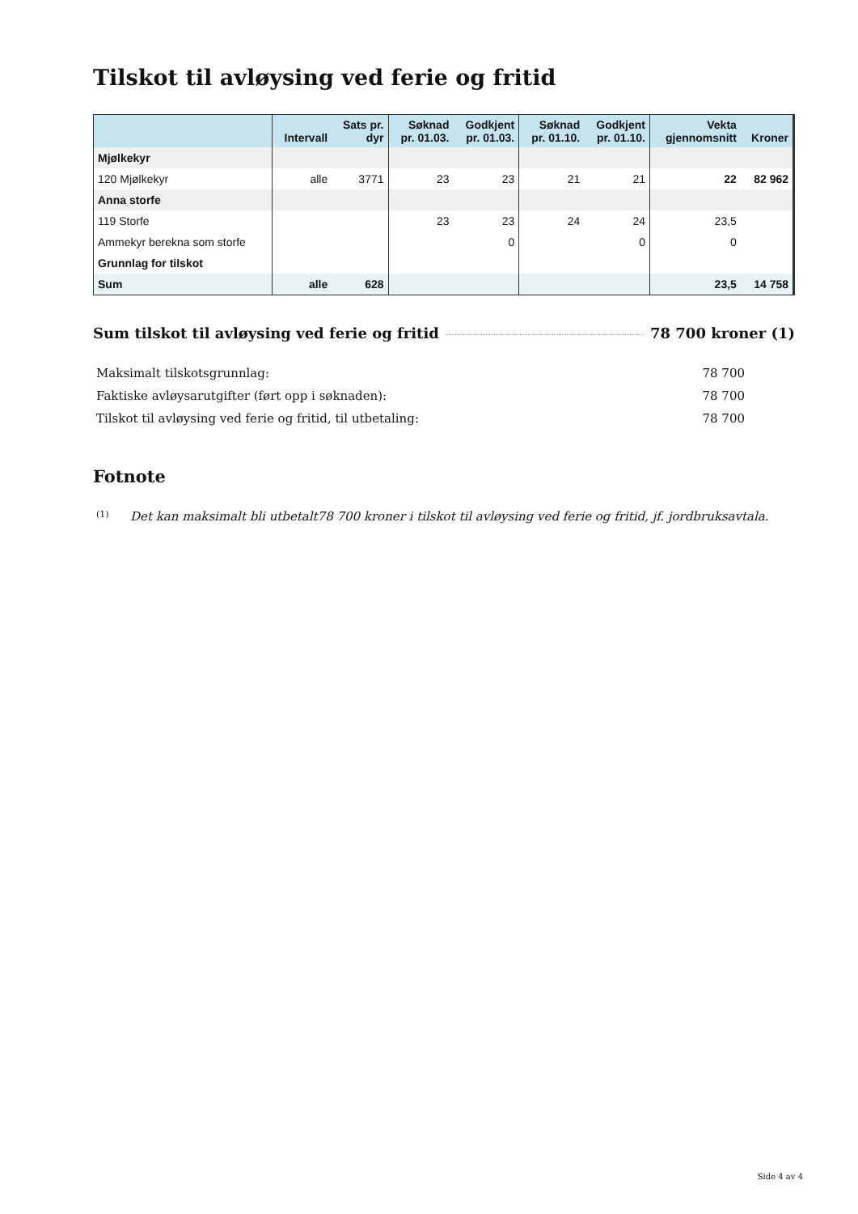Tilskot til avløysing ved ferie og fritid
| | Intervall | Sats pr. dyr | Søknad pr. 01.03. | Godkjent pr. 01.03. | Søknad pr. 01.10. | Godkjent pr. 01.10. | Vekta gjennomsnitt | Kroner |
| --- | --- | --- | --- | --- | --- | --- | --- | --- |
| Mjølkekyr | | | | | | | | |
| 120 Mjølkekyr | alle | 3771 | 23 | 23 | 21 | 21 | 22 | 82 962 |
| Anna storfe | | | | | | | | |
| 119 Storfe | | | 23 | 23 | 24 | 24 | 23,5 | |
| Ammekyr berekna som storfe | | | | 0 | | 0 | 0 | |
| Grunnlag for tilskot | | | | | | | | |
| Sum | alle | 628 | | | | | 23,5 | 14 758 |
Sum tilskot til avløysing ved ferie og fritid 78 700 kroner (1)
Maksimalt tilskotsgrunnlag: 78 700
Faktiske avløysarutgifter (ført opp i søknaden): 78 700
Tilskot til avløysing ved ferie og fritid, til utbetaling: 78 700
Fotnote
(1) Det kan maksimalt bli utbetalt78 700 kroner i tilskot til avløysing ved ferie og fritid, jf. jordbruksavtala.
Side 4 av 4